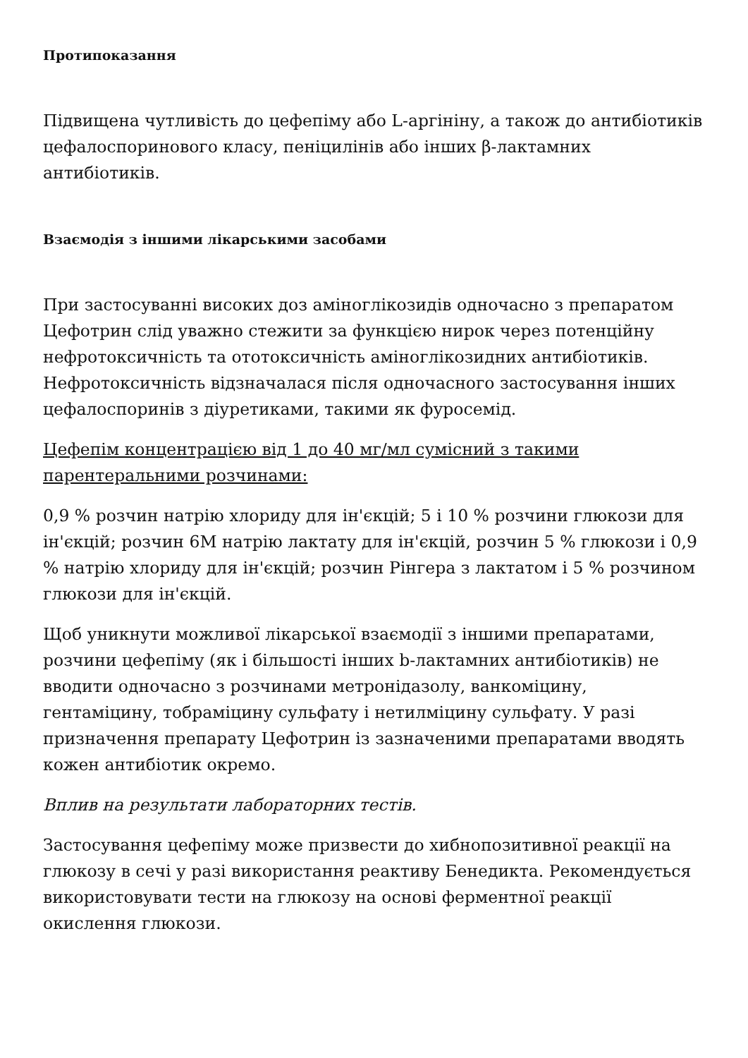Протипоказання
Підвищена чутливість до цефепіму або L-аргініну, а також до антибіотиків цефалоспоринового класу, пеніцилінів або інших β-лактамних антибіотиків.
Взаємодія з іншими лікарськими засобами
При застосуванні високих доз аміноглікозидів одночасно з препаратом Цефотрин слід уважно стежити за функцією нирок через потенційну нефротоксичність та ототоксичність аміноглікозидних антибіотиків. Нефротоксичність відзначалася після одночасного застосування інших цефалоспоринів з діуретиками, такими як фуросемід.
Цефепім концентрацією від 1 до 40 мг/мл сумісний з такими парентеральними розчинами:
0,9 % розчин натрію хлориду для ін'єкцій; 5 і 10 % розчини глюкози для ін'єкцій; розчин 6М натрію лактату для ін'єкцій, розчин 5 % глюкози і 0,9 % натрію хлориду для ін'єкцій; розчин Рінгера з лактатом і 5 % розчином глюкози для ін'єкцій.
Щоб уникнути можливої лікарської взаємодії з іншими препаратами, розчини цефепіму (як і більшості інших b-лактамних антибіотиків) не вводити одночасно з розчинами метронідазолу, ванкоміцину, гентаміцину, тобраміцину сульфату і нетилміцину сульфату. У разі призначення препарату Цефотрин із зазначеними препаратами вводять кожен антибіотик окремо.
Вплив на результати лабораторних тестів.
Застосування цефепіму може призвести до хибнопозитивної реакції на глюкозу в сечі у разі використання реактиву Бенедикта. Рекомендується використовувати тести на глюкозу на основі ферментної реакції окислення глюкози.